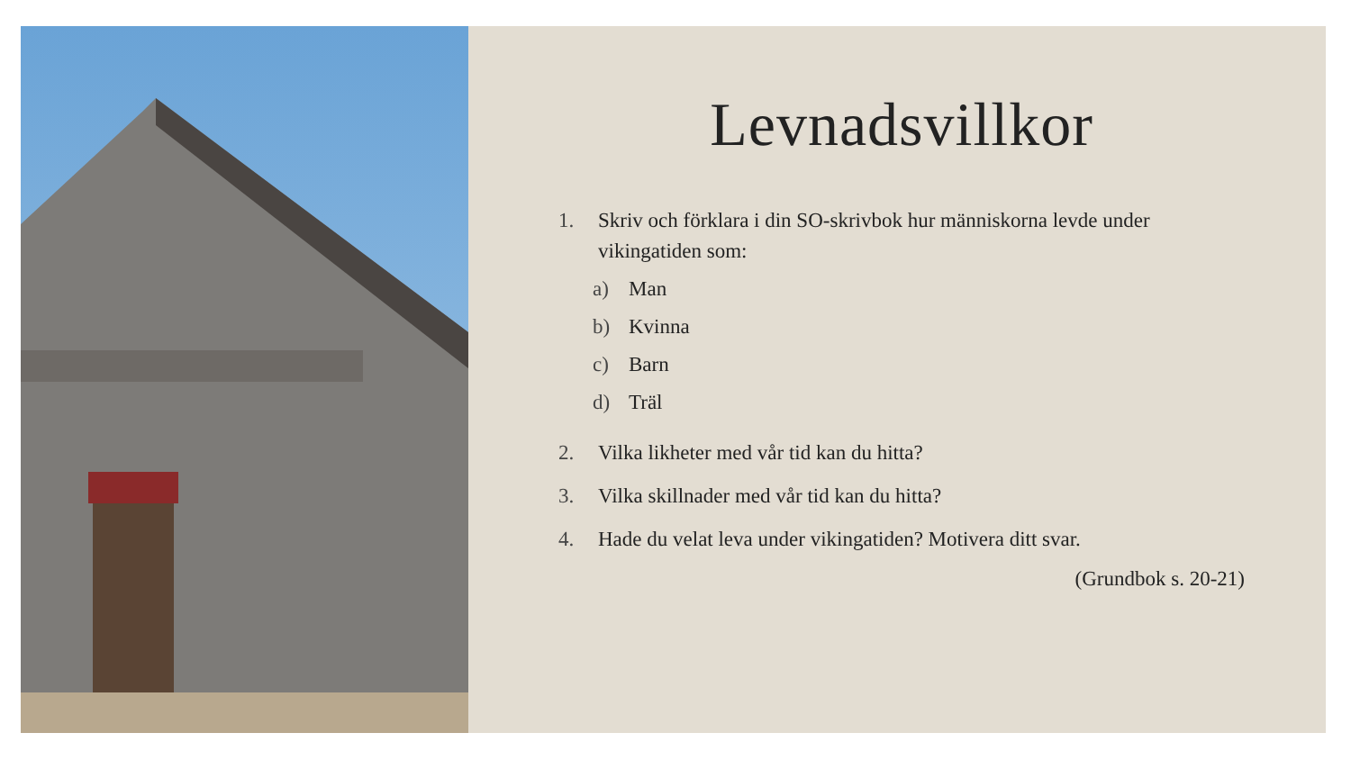Levnadsvillkor
1. Skriv och förklara i din SO-skrivbok hur människorna levde under vikingatiden som:
a) Man
b) Kvinna
c) Barn
d) Träl
2. Vilka likheter med vår tid kan du hitta?
3. Vilka skillnader med vår tid kan du hitta?
4. Hade du velat leva under vikingatiden? Motivera ditt svar.
(Grundbok s. 20-21)